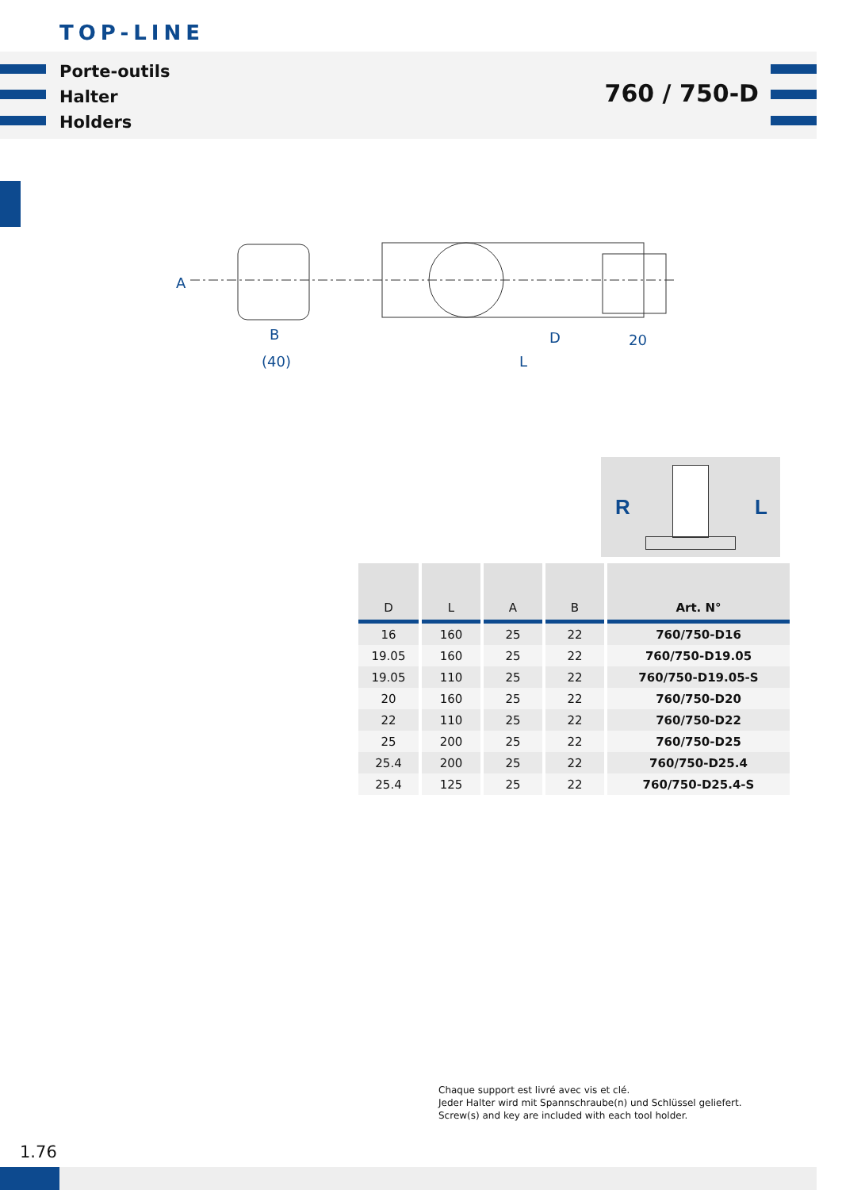TOP-LINE
Porte-outils
Halter
Holders
760 / 750-D
A
B
(40)
D
20
L
R L
| D | L | A | B | Art. N° |
| --- | --- | --- | --- | --- |
| 16 | 160 | 25 | 22 | 760/750-D16 |
| 19.05 | 160 | 25 | 22 | 760/750-D19.05 |
| 19.05 | 110 | 25 | 22 | 760/750-D19.05-S |
| 20 | 160 | 25 | 22 | 760/750-D20 |
| 22 | 110 | 25 | 22 | 760/750-D22 |
| 25 | 200 | 25 | 22 | 760/750-D25 |
| 25.4 | 200 | 25 | 22 | 760/750-D25.4 |
| 25.4 | 125 | 25 | 22 | 760/750-D25.4-S |
Chaque support est livré avec vis et clé.
Jeder Halter wird mit Spannschraube(n) und Schlüssel geliefert.
Screw(s) and key are included with each tool holder.
1.76